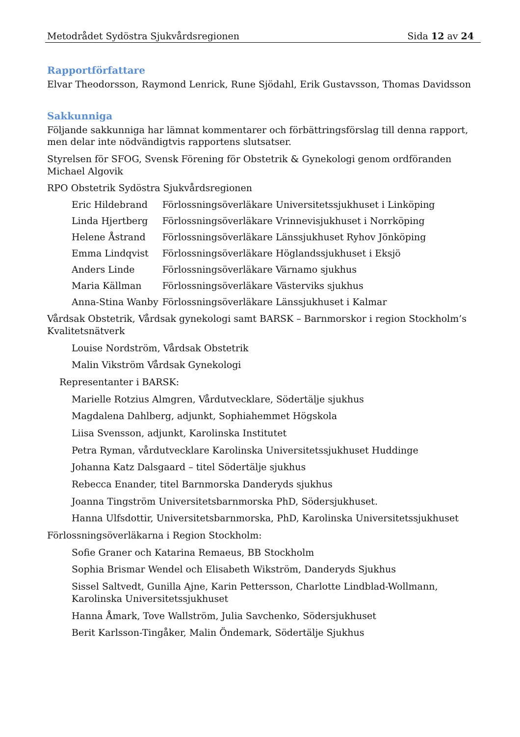Metodrådet Sydöstra Sjukvårdsregionen Sida 12 av 24
Rapportförfattare
Elvar Theodorsson, Raymond Lenrick, Rune Sjödahl, Erik Gustavsson, Thomas Davidsson
Sakkunniga
Följande sakkunniga har lämnat kommentarer och förbättringsförslag till denna rapport, men delar inte nödvändigtvis rapportens slutsatser.
Styrelsen för SFOG, Svensk Förening för Obstetrik & Gynekologi genom ordföranden Michael Algovik
RPO Obstetrik Sydöstra Sjukvårdsregionen
| Eric Hildebrand | Förlossningsöverläkare Universitetssjukhuset i Linköping |
| Linda Hjertberg | Förlossningsöverläkare Vrinnevisjukhuset i Norrköping |
| Helene Åstrand | Förlossningsöverläkare Länssjukhuset Ryhov Jönköping |
| Emma Lindqvist | Förlossningsöverläkare Höglandssjukhuset i Eksjö |
| Anders Linde | Förlossningsöverläkare Värnamo sjukhus |
| Maria Källman | Förlossningsöverläkare Västerviks sjukhus |
| Anna-Stina Wanby | Förlossningsöverläkare Länssjukhuset i Kalmar |
Vårdsak Obstetrik, Vårdsak gynekologi samt BARSK – Barnmorskor i region Stockholm’s Kvalitetsnätverk
Louise Nordström, Vårdsak Obstetrik
Malin Vikström Vårdsak Gynekologi
Representanter i BARSK:
Marielle Rotzius Almgren, Vårdutvecklare, Södertälje sjukhus
Magdalena Dahlberg, adjunkt, Sophiahemmet Högskola
Liisa Svensson, adjunkt, Karolinska Institutet
Petra Ryman, vårdutvecklare Karolinska Universitetssjukhuset Huddinge
Johanna Katz Dalsgaard – titel Södertälje sjukhus
Rebecca Enander, titel Barnmorska Danderyds sjukhus
Joanna Tingström Universitetsbarnmorska PhD, Södersjukhuset.
Hanna Ulfsdottir, Universitetsbarnmorska, PhD, Karolinska Universitetssjukhuset
Förlossningsöverläkarna i Region Stockholm:
Sofie Graner och Katarina Remaeus, BB Stockholm
Sophia Brismar Wendel och Elisabeth Wikström, Danderyds Sjukhus
Sissel Saltvedt, Gunilla Ajne, Karin Pettersson, Charlotte Lindblad-Wollmann, Karolinska Universitetssjukhuset
Hanna Åmark, Tove Wallström, Julia Savchenko, Södersjukhuset
Berit Karlsson-Tingåker, Malin Öndemark, Södertälje Sjukhus